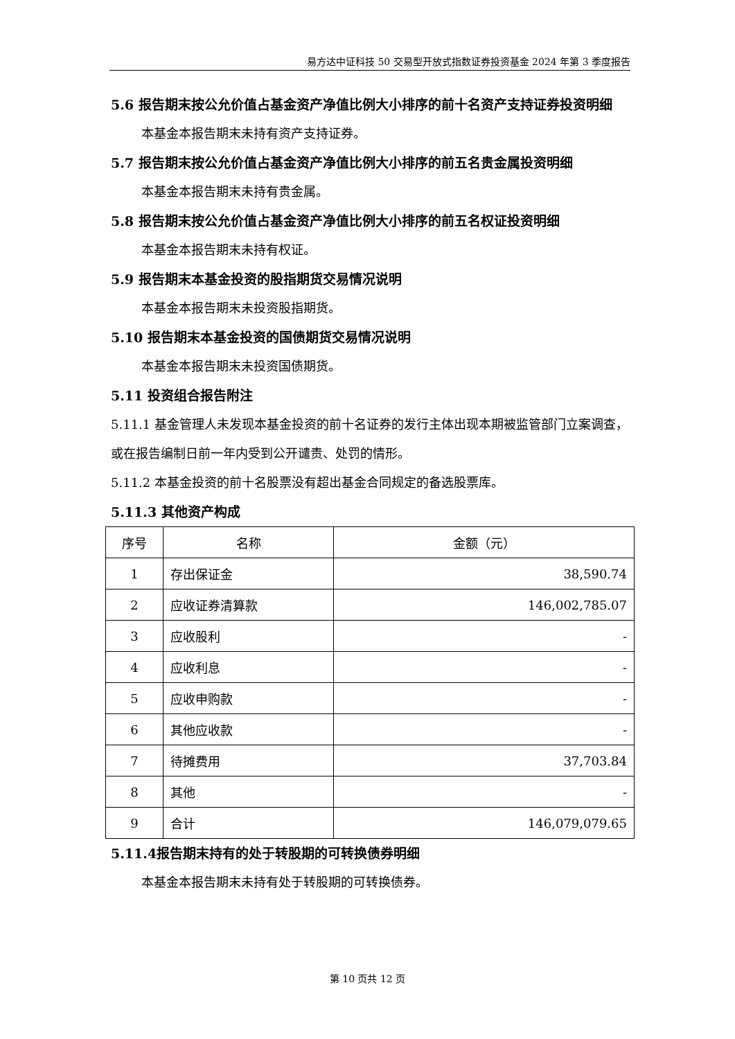易方达中证科技 50 交易型开放式指数证券投资基金 2024 年第 3 季度报告
5.6 报告期末按公允价值占基金资产净值比例大小排序的前十名资产支持证券投资明细
本基金本报告期末未持有资产支持证券。
5.7 报告期末按公允价值占基金资产净值比例大小排序的前五名贵金属投资明细
本基金本报告期末未持有贵金属。
5.8 报告期末按公允价值占基金资产净值比例大小排序的前五名权证投资明细
本基金本报告期末未持有权证。
5.9 报告期末本基金投资的股指期货交易情况说明
本基金本报告期末未投资股指期货。
5.10 报告期末本基金投资的国债期货交易情况说明
本基金本报告期末未投资国债期货。
5.11 投资组合报告附注
5.11.1 基金管理人未发现本基金投资的前十名证券的发行主体出现本期被监管部门立案调查，或在报告编制日前一年内受到公开谴责、处罚的情形。
5.11.2 本基金投资的前十名股票没有超出基金合同规定的备选股票库。
5.11.3 其他资产构成
| 序号 | 名称 | 金额（元） |
| --- | --- | --- |
| 1 | 存出保证金 | 38,590.74 |
| 2 | 应收证券清算款 | 146,002,785.07 |
| 3 | 应收股利 | - |
| 4 | 应收利息 | - |
| 5 | 应收申购款 | - |
| 6 | 其他应收款 | - |
| 7 | 待摊费用 | 37,703.84 |
| 8 | 其他 | - |
| 9 | 合计 | 146,079,079.65 |
5.11.4报告期末持有的处于转股期的可转换债券明细
本基金本报告期末未持有处于转股期的可转换债券。
第 10 页共 12 页